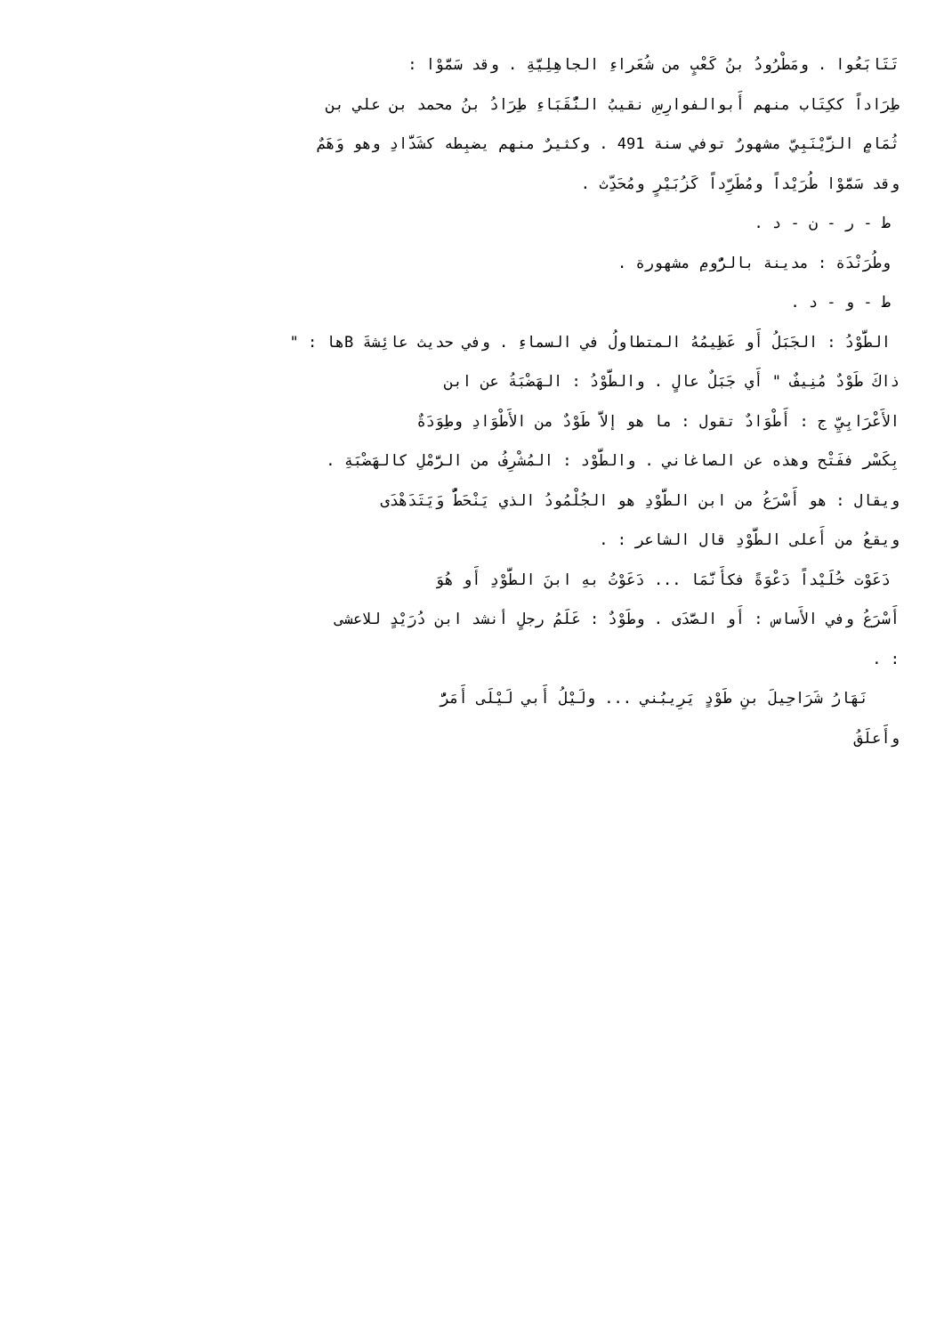تَتَابَعُوا . ومَطْرُودُ بنُ كَعْبٍ من شُعَراءِ الجاهِلِيَّةِ . وقد سَمَّوْا :
طِرَاداً ككِتَاب منهم أَبوالفوارِسِ نقيبُ النُّقَبَاءِ طِرَادُ بنُ محمد بن علي بن
ثُمَامٍ الزَّيْنَبِيّ مشهورٌ توفي سنة 491 . وكثيرٌ منهم يضبِطه كشَدَّادِ وهو وَهَمٌ
وقد سَمَّوْا طُرَيْداً ومُطَرِّداً كَزُبَيْرٍ ومُحَدِّث .
ط - ر - ن - د .
وطُرَنْدَة : مدينة بالرُّومِ مشهورة .
ط - و - د .
الطَّوْدُ : الجَبَلُ أَو عَظِيمُهُ المتطاولُ في السماءِ . وفي حديث عائِشةَ Bها : "
ذاكَ طَوْدٌ مُنِيفٌ " أَي جَبَلٌ عالٍ . والطَّوْدُ : الهَضْبَةُ عن ابن
الأَعْرَابِيِّ ج : أَطْوَادٌ تقول : ما هو إلاَّ طَوْدٌ من الأَطْوَادِ وطِوَدَةٌ
بِكَسْر ففَتْح وهذه عن الصاغاني . والطَّوْد : المُشْرِفُ من الرَّمْلِ كالهَضْبَةِ .
ويقال : هو أَسْرَعُ من ابن الطَّوْدِ هو الجُلْمُودُ الذي يَنْحَطُّ وَيَتَدَهْدَى
ويقعُ من أَعلى الطَّوْدِ قال الشاعر : .
دَعَوْت خُلَيْداً دَعْوَةً فكأَنَّمَا ... دَعَوْتُ بهِ ابنَ الطَّوْدِ أَو هُوَ
أَسْرَعُ وفي الأَساس : أَو الصَّدَى . وطَوْدٌ : عَلَمُ رجلٍ أنشد ابن دُرَيْدٍ للاعشى
: .
نَهَارُ شَرَاحِيلَ بنِ طَوْدٍ يَرِيبُني ... ولَيْلُ أَبي لَيْلَى أَمَرُّ
وأَعلَقُ